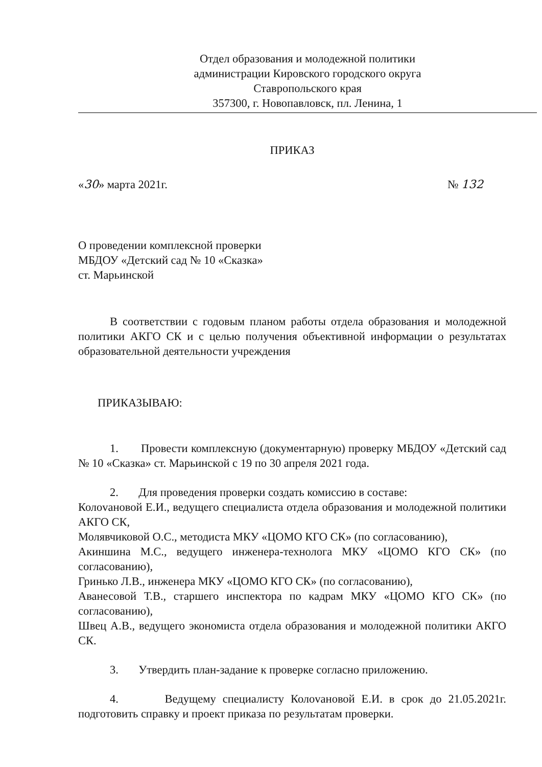Отдел образования и молодежной политики
администрации Кировского городского округа
Ставропольского края
357300, г. Новопавловск, пл. Ленина, 1
ПРИКАЗ
«30» марта 2021г. № 132
О проведении комплексной проверки
МБДОУ «Детский сад № 10 «Сказка»
ст. Марьинской
В соответствии с годовым планом работы отдела образования и молодежной политики АКГО СК и с целью получения объективной информации о результатах образовательной деятельности учреждения
ПРИКАЗЫВАЮ:
1. Провести комплексную (документарную) проверку МБДОУ «Детский сад № 10 «Сказка» ст. Марьинской с 19 по 30 апреля 2021 года.
2. Для проведения проверки создать комиссию в составе:
Колovановой Е.И., ведущего специалиста отдела образования и молодежной политики АКГО СК,
Молявчиковой О.С., методиста МКУ «ЦОМО КГО СК» (по согласованию),
Акиншина М.С., ведущего инженера-технолога МКУ «ЦОМО КГО СК» (по согласованию),
Гринько Л.В., инженера МКУ «ЦОМО КГО СК» (по согласованию),
Аванесовой Т.В., старшего инспектора по кадрам МКУ «ЦОМО КГО СК» (по согласованию),
Швец А.В., ведущего экономиста отдела образования и молодежной политики АКГО СК.
3. Утвердить план-задание к проверке согласно приложению.
4. Ведущему специалисту Колovановой Е.И. в срок до 21.05.2021г. подготовить справку и проект приказа по результатам проверки.